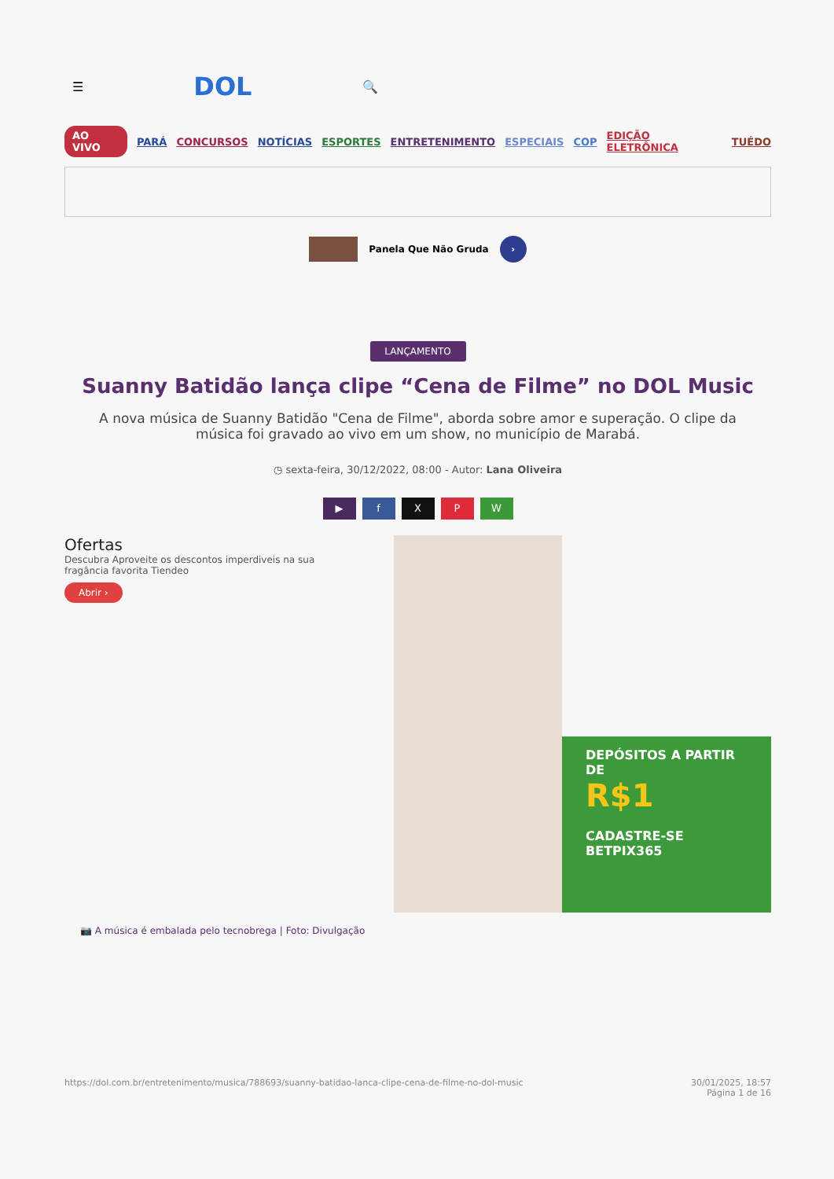☰ DOL 🔍
AO VIVO PARÁ CONCURSOS NOTÍCIAS ESPORTES ENTRETENIMENTO ESPECIAIS COP EDIÇÃO ELETRÔNICA TUÉDO
Panela Que Não Gruda
›
LANÇAMENTO
Suanny Batidão lança clipe “Cena de Filme” no DOL Music
A nova música de Suanny Batidão "Cena de Filme", aborda sobre amor e superação. O clipe da música foi gravado ao vivo em um show, no município de Marabá.
◷ sexta-feira, 30/12/2022, 08:00 - Autor: Lana Oliveira
▶ fXPW
Ofertas
Descubra Aproveite os descontos imperdiveis na sua fragância favorita Tiendeo
Abrir ›
DEPÓSITOS A PARTIR DE
R$1
CADASTRE-SE
BETPIX365
📷 A música é embalada pelo tecnobrega | Foto: Divulgação
https://dol.com.br/entretenimento/musica/788693/suanny-batidao-lanca-clipe-cena-de-filme-no-dol-music 30/01/2025, 18:57
Página 1 de 16